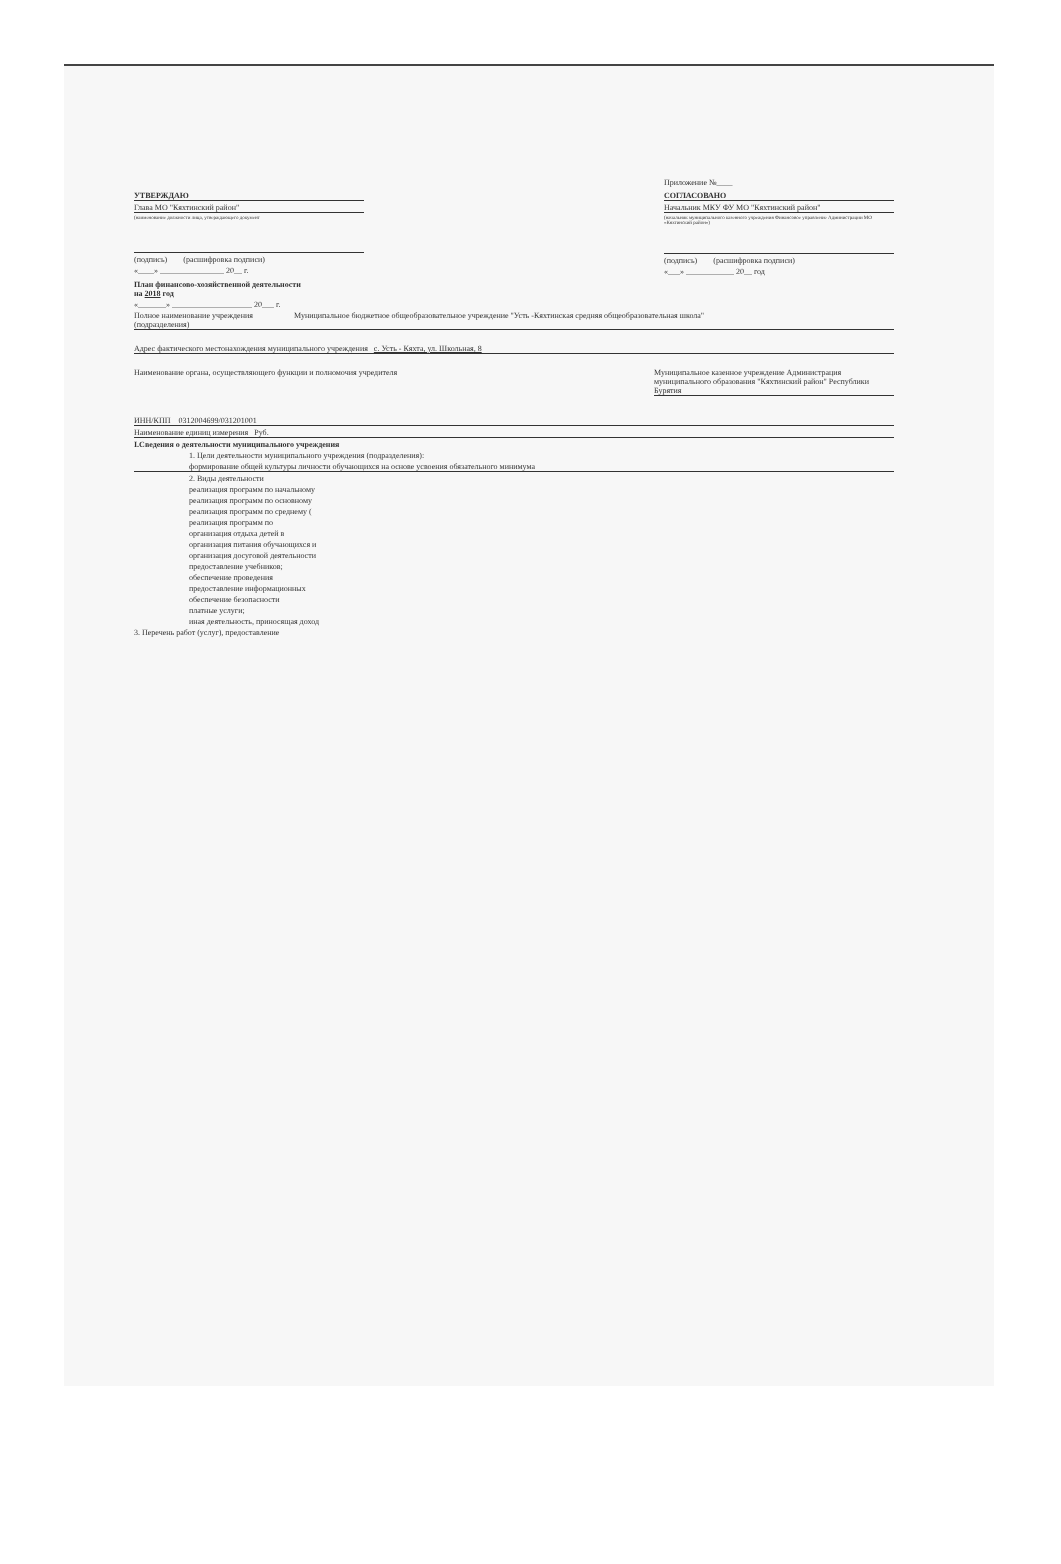Приложение №____
УТВЕРЖДАЮ
Глава МО "Кяхтинский район"
(наименование должности лица, утверждающего документ
(подпись) (расшифровка подписи)
«____» ________________ 20__ г.
СОГЛАСОВАНО
Начальник МКУ ФУ МО "Кяхтинский район"
(начальник муниципального казенного учреждения Финансовое управление Администрации МО «Кяхтинский район»)
(подпись) (расшифровка подписи)
«___» ____________ 20__ год
План финансово-хозяйственной деятельности
на 2018 год
«_______» ____________________ 20___ г.
Полное наименование учреждения (подразделения)
Муниципальное бюджетное общеобразовательное учреждение "Усть -Кяхтинская средняя общеобразовательная школа"
Адрес фактического местонахождения муниципального учреждения с. Усть - Кяхта, ул. Школьная, 8
Наименование органа, осуществляющего функции и полномочия учредителя
Муниципальное казенное учреждение Администрация муниципального образования "Кяхтинский район" Республики Бурятия
ИНН/КПП 0312004699/031201001
Наименование единиц измерения Руб.
I.Сведения о деятельности муниципального учреждения
1. Цели деятельности муниципального учреждения (подразделения):
формирование общей культуры личности обучающихся на основе усвоения обязательного минимума
2. Виды деятельности
реализация программ по начальному
реализация программ по основному
реализация программ по среднему (
реализация программ по
организация отдыха детей в
организация питания обучающихся и
организация досуговой деятельности
предоставление учебников;
обеспечение проведения
предоставление информационных
обеспечение безопасности
платные услуги;
иная деятельность, приносящая доход
3. Перечень работ (услуг), предоставление